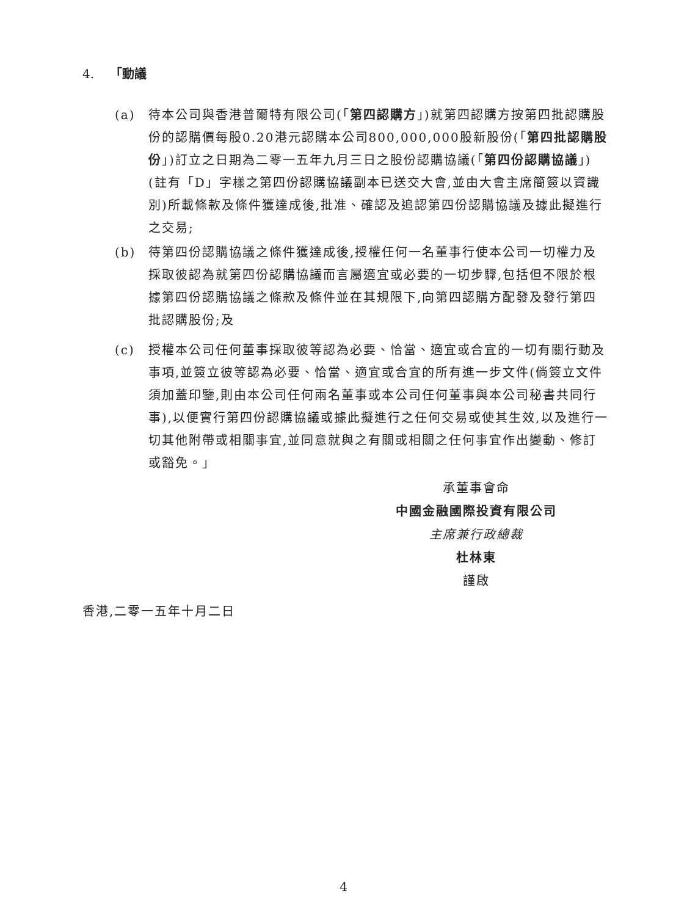4. 「動議
(a) 待本公司與香港普爾特有限公司(「第四認購方」)就第四認購方按第四批認購股份的認購價每股0.20港元認購本公司800,000,000股新股份(「第四批認購股份」)訂立之日期為二零一五年九月三日之股份認購協議(「第四份認購協議」)(註有「D」字樣之第四份認購協議副本已送交大會,並由大會主席簡簽以資識別)所載條款及條件獲達成後,批准、確認及追認第四份認購協議及據此擬進行之交易;
(b) 待第四份認購協議之條件獲達成後,授權任何一名董事行使本公司一切權力及採取彼認為就第四份認購協議而言屬適宜或必要的一切步驟,包括但不限於根據第四份認購協議之條款及條件並在其規限下,向第四認購方配發及發行第四批認購股份;及
(c) 授權本公司任何董事採取彼等認為必要、恰當、適宜或合宜的一切有關行動及事項,並簽立彼等認為必要、恰當、適宜或合宜的所有進一步文件(倘簽立文件須加蓋印鑒,則由本公司任何兩名董事或本公司任何董事與本公司秘書共同行事),以便實行第四份認購協議或據此擬進行之任何交易或使其生效,以及進行一切其他附帶或相關事宜,並同意就與之有關或相關之任何事宜作出變動、修訂或豁免。」
承董事會命
中國金融國際投資有限公司
主席兼行政總裁
杜林東
謹啟
香港,二零一五年十月二日
4